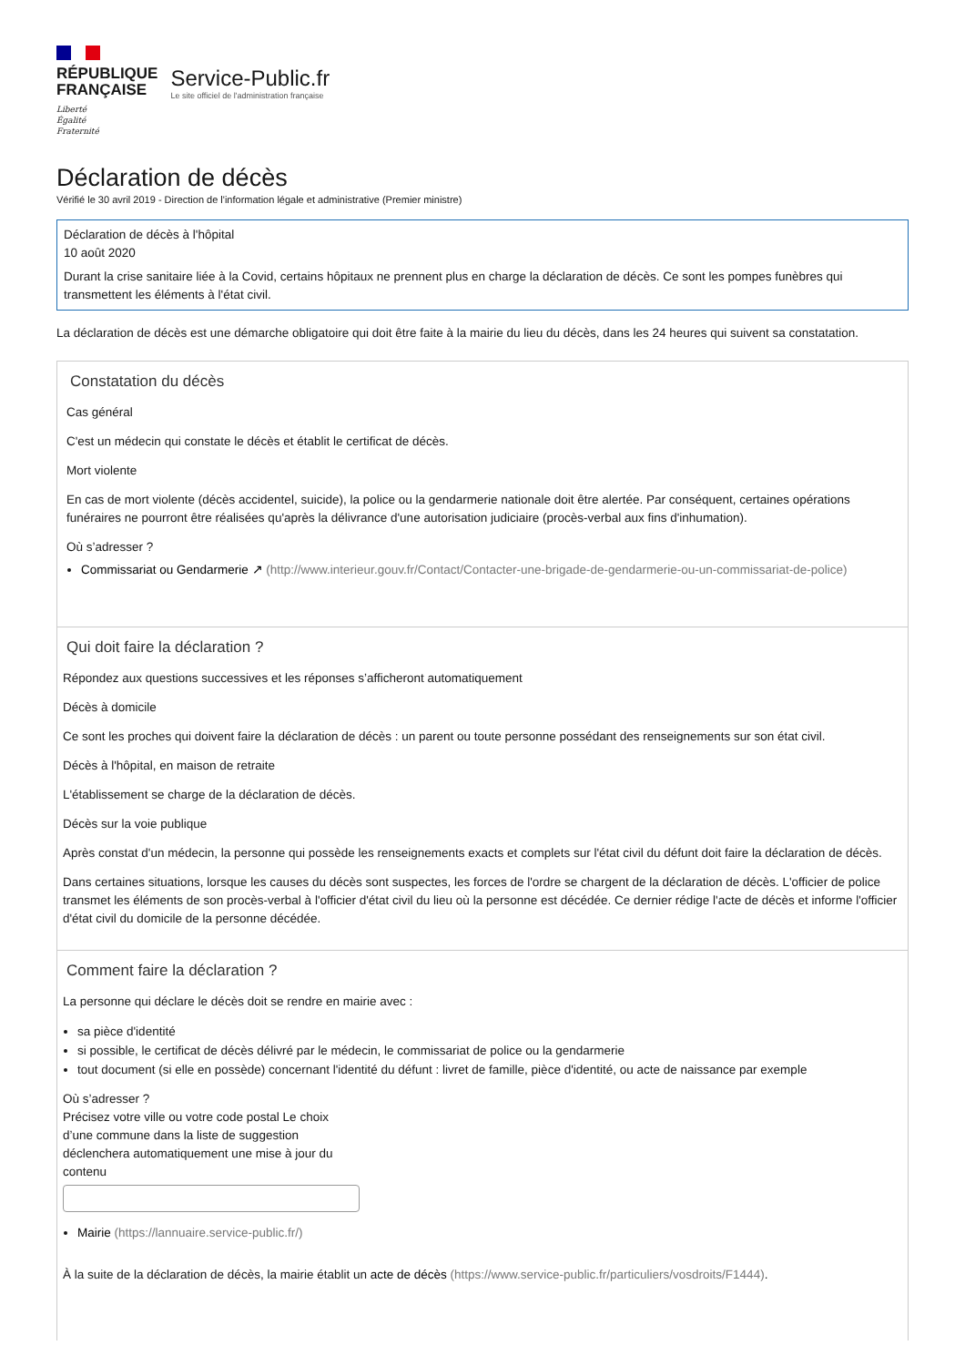RÉPUBLIQUE
FRANÇAISE
Liberté
Égalité
Fraternité
Service-Public.fr
Le site officiel de l'administration française
Déclaration de décès
Vérifié le 30 avril 2019 - Direction de l'information légale et administrative (Premier ministre)
Déclaration de décès à l'hôpital
10 août 2020
Durant la crise sanitaire liée à la Covid, certains hôpitaux ne prennent plus en charge la déclaration de décès. Ce sont les pompes funèbres qui transmettent les éléments à l'état civil.
La déclaration de décès est une démarche obligatoire qui doit être faite à la mairie du lieu du décès, dans les 24 heures qui suivent sa constatation.
Constatation du décès
Cas général
C'est un médecin qui constate le décès et établit le certificat de décès.
Mort violente
En cas de mort violente (décès accidentel, suicide), la police ou la gendarmerie nationale doit être alertée. Par conséquent, certaines opérations funéraires ne pourront être réalisées qu'après la délivrance d'une autorisation judiciaire (procès-verbal aux fins d'inhumation).
Où s’adresser ?
Commissariat ou Gendarmerie ↗ (http://www.interieur.gouv.fr/Contact/Contacter-une-brigade-de-gendarmerie-ou-un-commissariat-de-police)
Qui doit faire la déclaration ?
Répondez aux questions successives et les réponses s’afficheront automatiquement
Décès à domicile
Ce sont les proches qui doivent faire la déclaration de décès : un parent ou toute personne possédant des renseignements sur son état civil.
Décès à l'hôpital, en maison de retraite
L'établissement se charge de la déclaration de décès.
Décès sur la voie publique
Après constat d'un médecin, la personne qui possède les renseignements exacts et complets sur l'état civil du défunt doit faire la déclaration de décès.
Dans certaines situations, lorsque les causes du décès sont suspectes, les forces de l'ordre se chargent de la déclaration de décès. L'officier de police transmet les éléments de son procès-verbal à l'officier d'état civil du lieu où la personne est décédée. Ce dernier rédige l'acte de décès et informe l'officier d'état civil du domicile de la personne décédée.
Comment faire la déclaration ?
La personne qui déclare le décès doit se rendre en mairie avec :
sa pièce d'identité
si possible, le certificat de décès délivré par le médecin, le commissariat de police ou la gendarmerie
tout document (si elle en possède) concernant l'identité du défunt : livret de famille, pièce d'identité, ou acte de naissance par exemple
Où s’adresser ?
Précisez votre ville ou votre code postal Le choix d’une commune dans la liste de suggestion déclenchera automatiquement une mise à jour du contenu
Mairie (https://lannuaire.service-public.fr/)
À la suite de la déclaration de décès, la mairie établit un acte de décès (https://www.service-public.fr/particuliers/vosdroits/F1444).